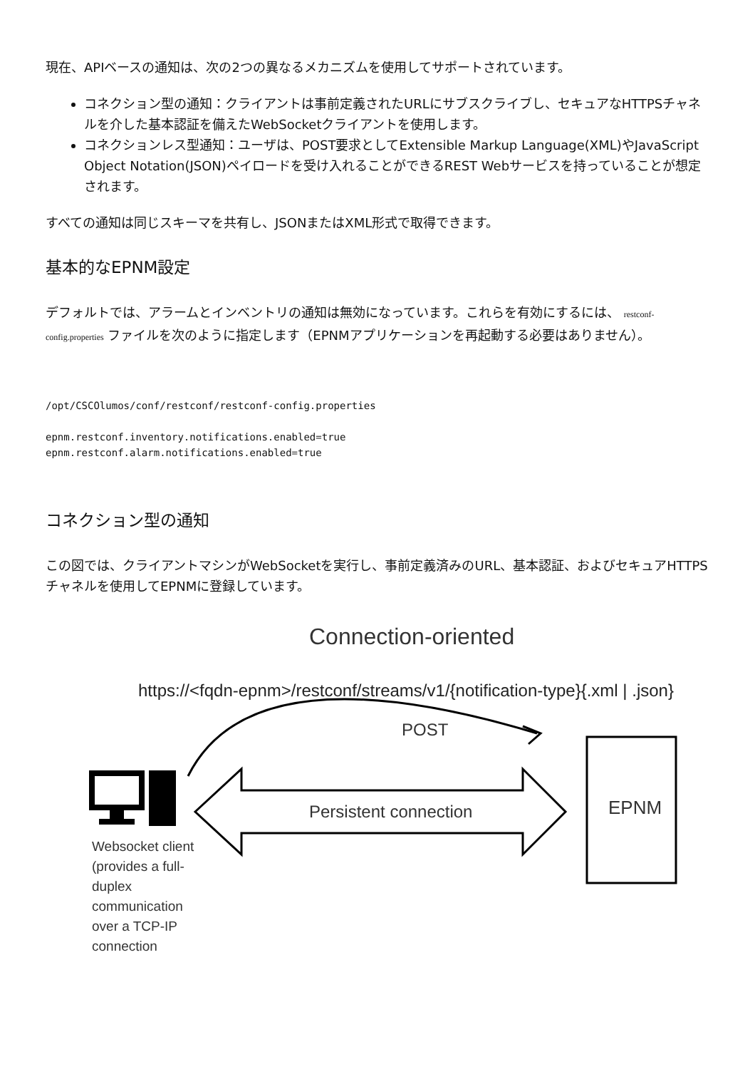現在、APIベースの通知は、次の2つの異なるメカニズムを使用してサポートされています。
コネクション型の通知：クライアントは事前定義されたURLにサブスクライブし、セキュアなHTTPSチャネルを介した基本認証を備えたWebSocketクライアントを使用します。
コネクションレス型通知：ユーザは、POST要求としてExtensible Markup Language(XML)やJavaScript Object Notation(JSON)ペイロードを受け入れることができるREST Webサービスを持っていることが想定されます。
すべての通知は同じスキーマを共有し、JSONまたはXML形式で取得できます。
基本的なEPNM設定
デフォルトでは、アラームとインベントリの通知は無効になっています。これらを有効にするには、 restconf-config.properties ファイルを次のように指定します（EPNMアプリケーションを再起動する必要はありません）。
/opt/CSCOlumos/conf/restconf/restconf-config.properties

epnm.restconf.inventory.notifications.enabled=true
epnm.restconf.alarm.notifications.enabled=true
コネクション型の通知
この図では、クライアントマシンがWebSocketを実行し、事前定義済みのURL、基本認証、およびセキュアHTTPSチャネルを使用してEPNMに登録しています。
Connection-oriented
https://<fqdn-epnm>/restconf/streams/v1/{notification-type}{.xml | .json}
POST
Persistent connection EPNM
Websocket client (provides a full-duplex communication over a TCP-IP connection